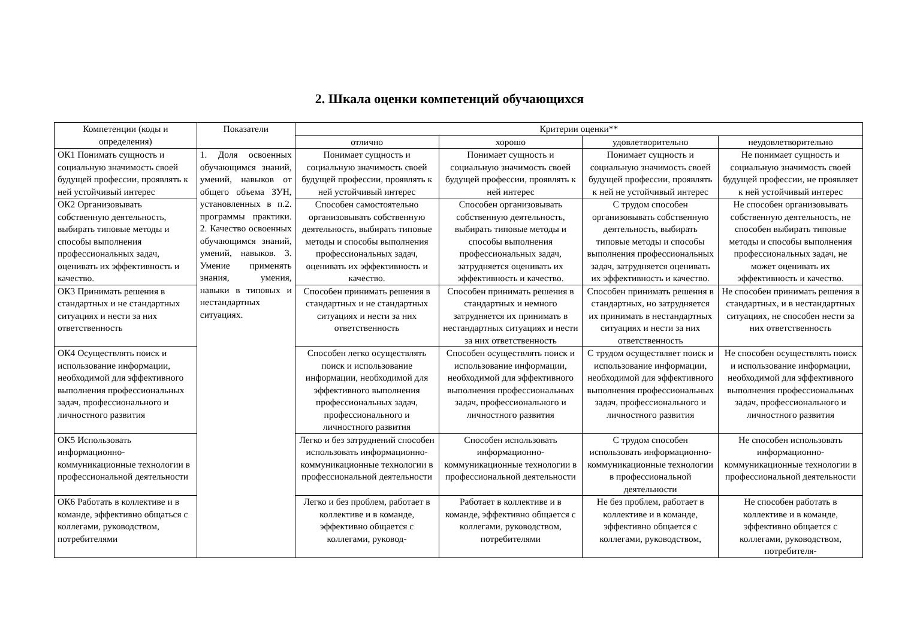2. Шкала оценки компетенций обучающихся
| Компетенции (коды и определения) | Показатели | Критерии оценки** | | | |
| --- | --- | --- | --- | --- | --- |
| | | отлично | хорошо | удовлетворительно | неудовлетворительно |
| ОК1 Понимать сущность и социальную значимость своей будущей профессии, проявлять к ней устойчивый интерес | 1. Доля освоенных обучающимся знаний, умений, навыков от общего объема ЗУН, установленных в п.2. программы практики. 2. Качество освоенных обучающимся знаний, умений, навыков. 3. Умение применять знания, умения, навыки в типовых и нестандартных ситуациях. | Понимает сущность и социальную значимость своей будущей профессии, проявлять к ней устойчивый интерес | Понимает сущность и социальную значимость своей будущей профессии, проявлять к ней интерес | Понимает сущность и социальную значимость своей будущей профессии, проявлять к ней не устойчивый интерес | Не понимает сущность и социальную значимость своей будущей профессии, не проявляет к ней устойчивый интерес |
| ОК2 Организовывать собственную деятельность, выбирать типовые методы и способы выполнения профессиональных задач, оценивать их эффективность и качество. | | Способен самостоятельно организовывать собственную деятельность, выбирать типовые методы и способы выполнения профессиональных задач, оценивать их эффективность и качество. | Способен организовывать собственную деятельность, выбирать типовые методы и способы выполнения профессиональных задач, затрудняется оценивать их эффективность и качество. | С трудом способен организовывать собственную деятельность, выбирать типовые методы и способы выполнения профессиональных задач, затрудняется оценивать их эффективность и качество. | Не способен организовывать собственную деятельность, не способен выбирать типовые методы и способы выполнения профессиональных задач, не может оценивать их эффективность и качество. |
| ОК3 Принимать решения в стандартных и не стандартных ситуациях и нести за них ответственность | | Способен принимать решения в стандартных и не стандартных ситуациях и нести за них ответственность | Способен принимать решения в стандартных и немного затрудняется их принимать в нестандартных ситуациях и нести за них ответственность | Способен принимать решения в стандартных, но затрудняется их принимать в нестандартных ситуациях и нести за них ответственность | Не способен принимать решения в стандартных, и в нестандартных ситуациях, не способен нести за них ответственность |
| ОК4 Осуществлять поиск и использование информации, необходимой для эффективного выполнения профессиональных задач, профессионального и личностного развития | | Способен легко осуществлять поиск и использование информации, необходимой для эффективного выполнения профессиональных задач, профессионального и личностного развития | Способен осуществлять поиск и использование информации, необходимой для эффективного выполнения профессиональных задач, профессионального и личностного развития | С трудом осуществляет поиск и использование информации, необходимой для эффективного выполнения профессиональных задач, профессионального и личностного развития | Не способен осуществлять поиск и использование информации, необходимой для эффективного выполнения профессиональных задач, профессионального и личностного развития |
| ОК5 Использовать информационно-коммуникационные технологии в профессиональной деятельности | | Легко и без затруднений способен использовать информационно-коммуникационные технологии в профессиональной деятельности | Способен использовать информационно-коммуникационные технологии в профессиональной деятельности | С трудом способен использовать информационно-коммуникационные технологии в профессиональной деятельности | Не способен использовать информационно-коммуникационные технологии в профессиональной деятельности |
| ОК6 Работать в коллективе и в команде, эффективно общаться с коллегами, руководством, потребителями | | Легко и без проблем, работает в коллективе и в команде, эффективно общается с коллегами, руковод- | Работает в коллективе и в команде, эффективно общается с коллегами, руководством, потребителями | Не без проблем, работает в коллективе и в команде, эффективно общается с коллегами, руководством, | Не способен работать в коллективе и в команде, эффективно общается с коллегами, руководством, потребителя- |